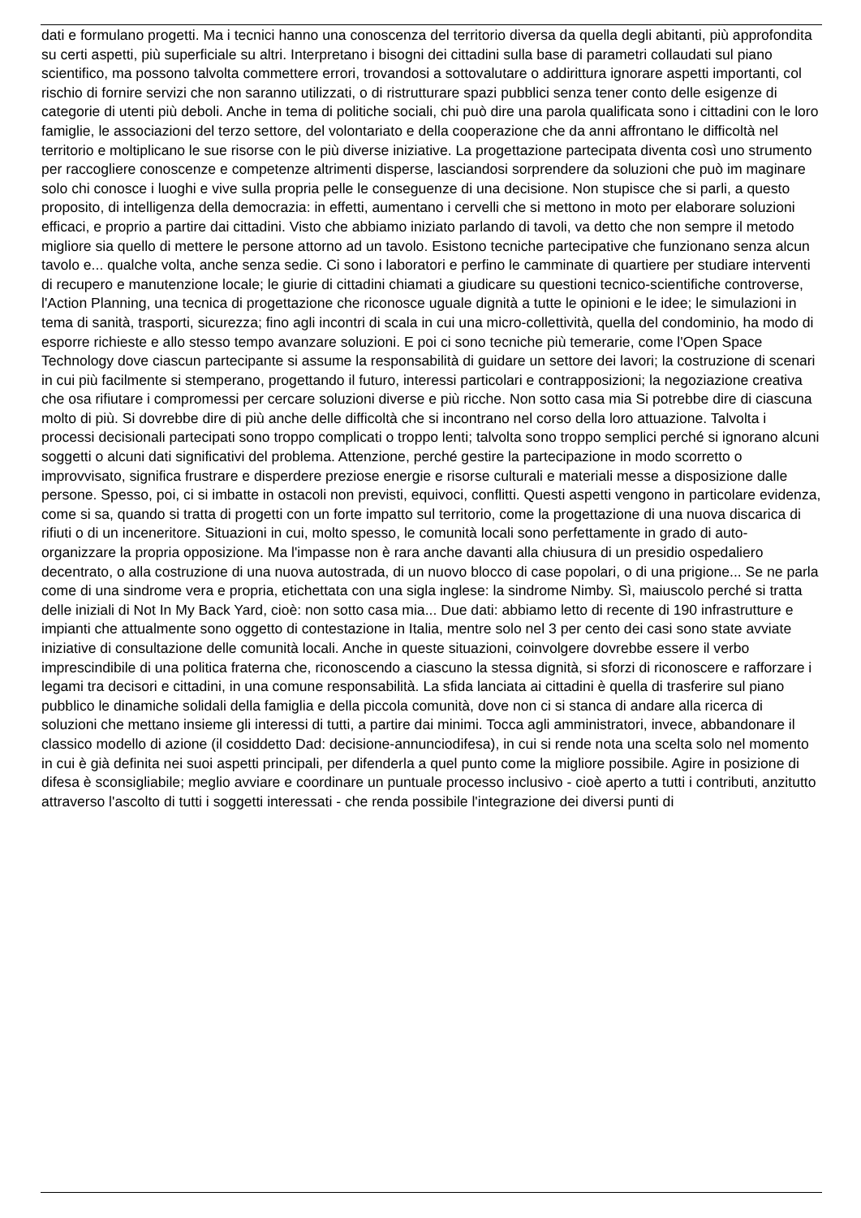dati e formulano progetti. Ma i tecnici hanno una conoscenza del territorio diversa da quella degli abitanti, più approfondita su certi aspetti, più superficiale su altri. Interpretano i bisogni dei cittadini sulla base di parametri collaudati sul piano scientifico, ma possono talvolta commettere errori, trovandosi a sottovalutare o addirittura ignorare aspetti importanti, col rischio di fornire servizi che non saranno utilizzati, o di ristrutturare spazi pubblici senza tener conto delle esigenze di categorie di utenti più deboli. Anche in tema di politiche sociali, chi può dire una parola qualificata sono i cittadini con le loro famiglie, le associazioni del terzo settore, del volontariato e della cooperazione che da anni affrontano le difficoltà nel territorio e moltiplicano le sue risorse con le più diverse iniziative. La progettazione partecipata diventa così uno strumento per raccogliere conoscenze e competenze altrimenti disperse, lasciandosi sorprendere da soluzioni che può im maginare solo chi conosce i luoghi e vive sulla propria pelle le conseguenze di una decisione. Non stupisce che si parli, a questo proposito, di intelligenza della democrazia: in effetti, aumentano i cervelli che si mettono in moto per elaborare soluzioni efficaci, e proprio a partire dai cittadini. Visto che abbiamo iniziato parlando di tavoli, va detto che non sempre il metodo migliore sia quello di mettere le persone attorno ad un tavolo. Esistono tecniche partecipative che funzionano senza alcun tavolo e... qualche volta, anche senza sedie. Ci sono i laboratori e perfino le camminate di quartiere per studiare interventi di recupero e manutenzione locale; le giurie di cittadini chiamati a giudicare su questioni tecnico-scientifiche controverse, l'Action Planning, una tecnica di progettazione che riconosce uguale dignità a tutte le opinioni e le idee; le simulazioni in tema di sanità, trasporti, sicurezza; fino agli incontri di scala in cui una micro-collettività, quella del condominio, ha modo di esporre richieste e allo stesso tempo avanzare soluzioni. E poi ci sono tecniche più temerarie, come l'Open Space Technology dove ciascun partecipante si assume la responsabilità di guidare un settore dei lavori; la costruzione di scenari in cui più facilmente si stemperano, progettando il futuro, interessi particolari e contrapposizioni; la negoziazione creativa che osa rifiutare i compromessi per cercare soluzioni diverse e più ricche. Non sotto casa mia Si potrebbe dire di ciascuna molto di più. Si dovrebbe dire di più anche delle difficoltà che si incontrano nel corso della loro attuazione. Talvolta i processi decisionali partecipati sono troppo complicati o troppo lenti; talvolta sono troppo semplici perché si ignorano alcuni soggetti o alcuni dati significativi del problema. Attenzione, perché gestire la partecipazione in modo scorretto o improvvisato, significa frustrare e disperdere preziose energie e risorse culturali e materiali messe a disposizione dalle persone. Spesso, poi, ci si imbatte in ostacoli non previsti, equivoci, conflitti. Questi aspetti vengono in particolare evidenza, come si sa, quando si tratta di progetti con un forte impatto sul territorio, come la progettazione di una nuova discarica di rifiuti o di un inceneritore. Situazioni in cui, molto spesso, le comunità locali sono perfettamente in grado di auto-organizzare la propria opposizione. Ma l'impasse non è rara anche davanti alla chiusura di un presidio ospedaliero decentrato, o alla costruzione di una nuova autostrada, di un nuovo blocco di case popolari, o di una prigione... Se ne parla come di una sindrome vera e propria, etichettata con una sigla inglese: la sindrome Nimby. Sì, maiuscolo perché si tratta delle iniziali di Not In My Back Yard, cioè: non sotto casa mia... Due dati: abbiamo letto di recente di 190 infrastrutture e impianti che attualmente sono oggetto di contestazione in Italia, mentre solo nel 3 per cento dei casi sono state avviate iniziative di consultazione delle comunità locali. Anche in queste situazioni, coinvolgere dovrebbe essere il verbo imprescindibile di una politica fraterna che, riconoscendo a ciascuno la stessa dignità, si sforzi di riconoscere e rafforzare i legami tra decisori e cittadini, in una comune responsabilità. La sfida lanciata ai cittadini è quella di trasferire sul piano pubblico le dinamiche solidali della famiglia e della piccola comunità, dove non ci si stanca di andare alla ricerca di soluzioni che mettano insieme gli interessi di tutti, a partire dai minimi. Tocca agli amministratori, invece, abbandonare il classico modello di azione (il cosiddetto Dad: decisione-annunciodifesa), in cui si rende nota una scelta solo nel momento in cui è già definita nei suoi aspetti principali, per difenderla a quel punto come la migliore possibile. Agire in posizione di difesa è sconsigliabile; meglio avviare e coordinare un puntuale processo inclusivo - cioè aperto a tutti i contributi, anzitutto attraverso l'ascolto di tutti i soggetti interessati - che renda possibile l'integrazione dei diversi punti di